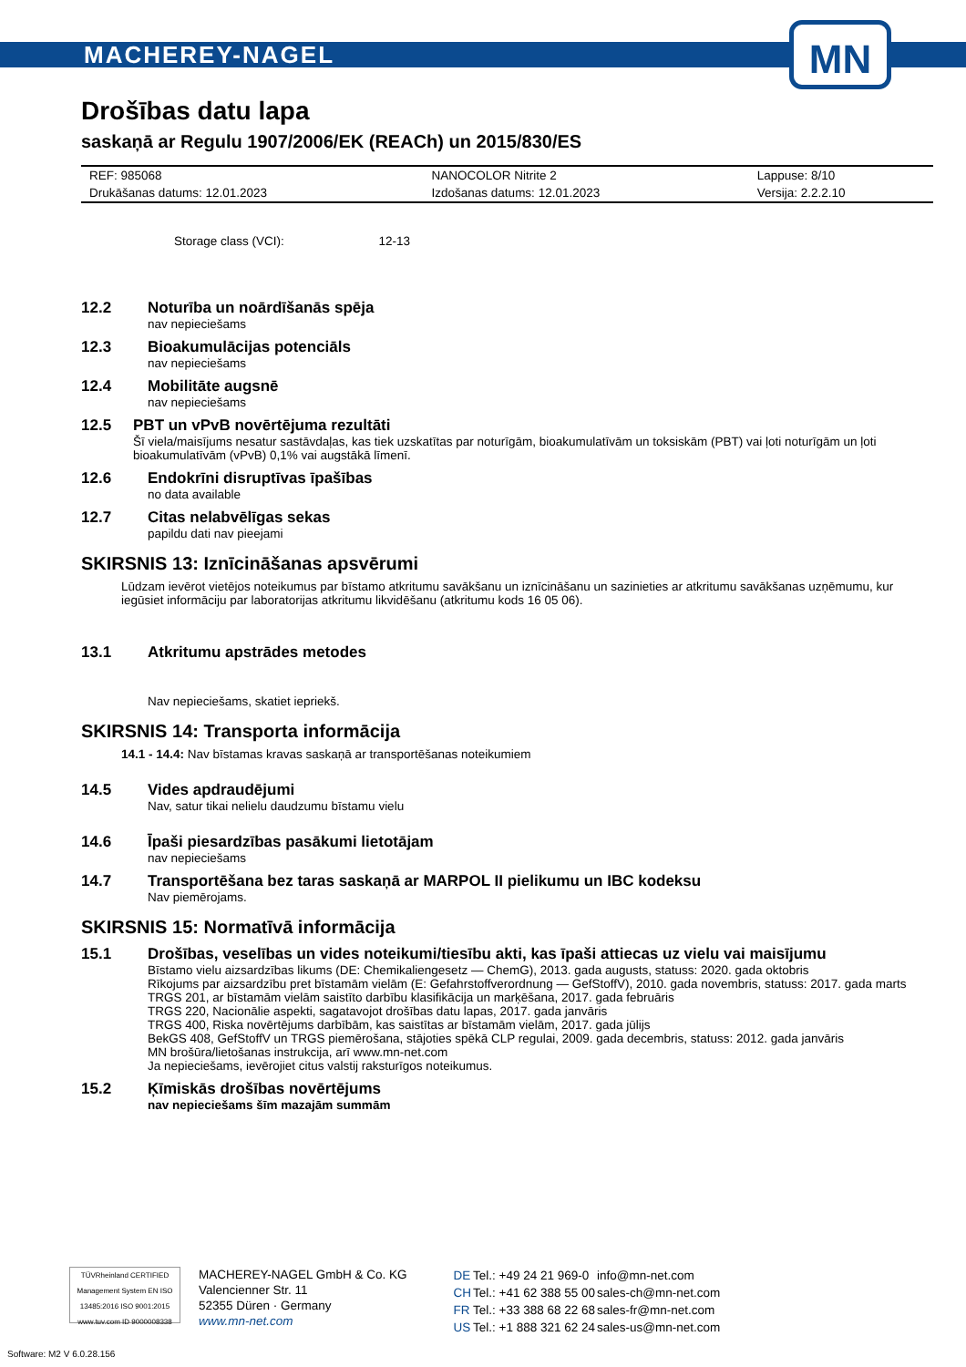MACHEREY-NAGEL
MN
Drošības datu lapa
saskaņā ar Regulu 1907/2006/EK (REACh) un 2015/830/ES
| REF: 985068 | NANOCOLOR Nitrite 2 | Lappuse: 8/10 |
| Drukāšanas datums: 12.01.2023 | Izdošanas datums: 12.01.2023 | Versija: 2.2.2.10 |
Storage class (VCI): 12-13
12.2 Noturība un noārdīšanās spēja
nav nepieciešams
12.3 Bioakumulācijas potenciāls
nav nepieciešams
12.4 Mobilitāte augsnē
nav nepieciešams
12.5 PBT un vPvB novērtējuma rezultāti
Šī viela/maisījums nesatur sastāvdaļas, kas tiek uzskatītas par noturīgām, bioakumulatīvām un toksiskām (PBT) vai ļoti noturīgām un ļoti bioakumulatīvām (vPvB) 0,1% vai augstākā līmenī.
12.6 Endokrīni disruptīvas īpašības
no data available
12.7 Citas nelabvēlīgas sekas
papildu dati nav pieejami
SKIRSNIS 13: Iznīcināšanas apsvērumi
Lūdzam ievērot vietējos noteikumus par bīstamo atkritumu savākšanu un iznīcināšanu un sazinieties ar atkritumu savākšanas uzņēmumu, kur iegūsiet informāciju par laboratorijas atkritumu likvidēšanu (atkritumu kods 16 05 06).
13.1 Atkritumu apstrādes metodes
Nav nepieciešams, skatiet iepriekš.
SKIRSNIS 14: Transporta informācija
14.1 - 14.4: Nav bīstamas kravas saskaņā ar transportēšanas noteikumiem
14.5 Vides apdraudējumi
Nav, satur tikai nelielu daudzumu bīstamu vielu
14.6 Īpaši piesardzības pasākumi lietotājam
nav nepieciešams
14.7 Transportēšana bez taras saskaņā ar MARPOL II pielikumu un IBC kodeksu
Nav piemērojams.
SKIRSNIS 15: Normatīvā informācija
15.1 Drošības, veselības un vides noteikumi/tiesību akti, kas īpaši attiecas uz vielu vai maisījumu
Bīstamo vielu aizsardzības likums (DE: Chemikaliengesetz — ChemG), 2013. gada augusts, statuss: 2020. gada oktobris
Rīkojums par aizsardzību pret bīstamām vielām (E: Gefahrstoffverordnung — GefStoffV), 2010. gada novembris, statuss: 2017. gada marts
TRGS 201, ar bīstamām vielām saistīto darbību klasifikācija un marķēšana, 2017. gada februāris
TRGS 220, Nacionālie aspekti, sagatavojot drošības datu lapas, 2017. gada janvāris
TRGS 400, Riska novērtējums darbībām, kas saistītas ar bīstamām vielām, 2017. gada jūlijs
BekGS 408, GefStoffV un TRGS piemērošana, stājoties spēkā CLP regulai, 2009. gada decembris, statuss: 2012. gada janvāris
MN brošūra/lietošanas instrukcija, arī www.mn-net.com
Ja nepieciešams, ievērojiet citus valstij raksturīgos noteikumus.
15.2 Ķīmiskās drošības novērtējums
nav nepieciešams šīm mazajām summām
TÜVRheinland CERTIFIED
Management System EN ISO 13485:2016 ISO 9001:2015
www.tuv.com ID 9000008338
MACHEREY-NAGEL GmbH & Co. KG
Valencienner Str. 11
52355 Düren · Germany
www.mn-net.com
| DE | Tel.: +49 24 21 969-0 | info@mn-net.com |
| CH | Tel.: +41 62 388 55 00 | sales-ch@mn-net.com |
| FR | Tel.: +33 388 68 22 68 | sales-fr@mn-net.com |
| US | Tel.: +1 888 321 62 24 | sales-us@mn-net.com |
Software: M2 V 6.0.28.156